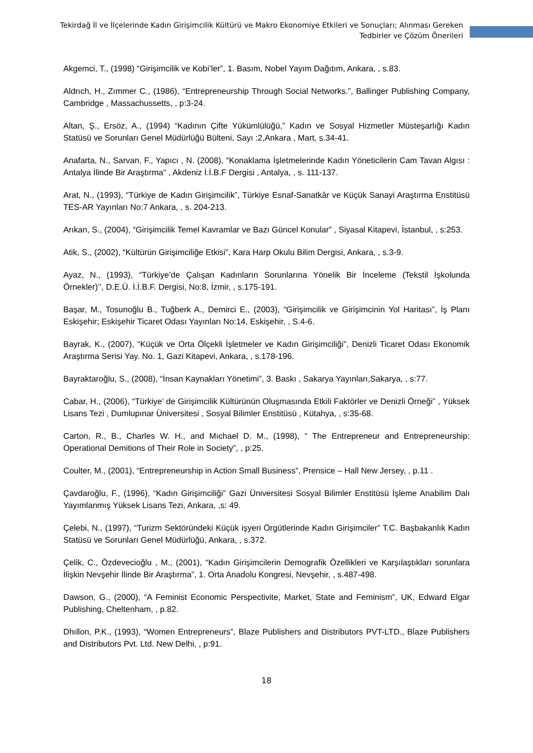Tekirdağ İl ve İlçelerinde Kadın Girişimcilik Kültürü ve Makro Ekonomiye Etkileri ve Sonuçları; Alınması Gereken
Tedbirler ve Çözüm Önerileri
Akgemci, T., (1998) “Girişimcilik ve Kobi’ler”, 1. Basım, Nobel Yayım Dağıtım, Ankara, , s.83.
Aldrıch, H., Zımmer C., (1986), “Entrepreneurship Through Social Networks.”, Ballinger Publishing Company, Cambridge , Massachussetts, , p:3-24.
Altan, Ş., Ersöz, A., (1994) “Kadının Çifte Yükümlülüğü,” Kadın ve Sosyal Hizmetler Müsteşarlığı Kadın Statüsü ve Sorunları Genel Müdürlüğü Bülteni, Sayı :2,Ankara , Mart, s.34-41.
Anafarta, N., Sarvan, F., Yapıcı , N. (2008), “Konaklama İşletmelerinde Kadın Yöneticilerin Cam Tavan Algısı : Antalya İlinde Bir Araştırma” , Akdeniz İ.İ.B.F Dergisi , Antalya, , s. 111-137.
Arat, N., (1993), “Türkiye de Kadın Girişimcilik”, Türkiye Esnaf-Sanatkâr ve Küçük Sanayi Araştırma Enstitüsü TES-AR Yayınları No:7 Ankara, , s. 204-213.
Arıkan, S., (2004), “Girişimcilik Temel Kavramlar ve Bazı Güncel Konular” , Siyasal Kitapevi, İstanbul, , s:253.
Atik, S., (2002), “Kültürün Girişimciliğe Etkisi”, Kara Harp Okulu Bilim Dergisi, Ankara, , s.3-9.
Ayaz, N., (1993), “Türkiye’de Çalışan Kadınların Sorunlarına Yönelik Bir İnceleme (Tekstil İşkolunda Örnekler)’’, D.E.Ü. İ.İ.B.F. Dergisi, No:8, İzmir, , s.175-191.
Başar, M., Tosunoğlu B., Tuğberk A., Demirci E., (2003), “Girişimcilik ve Girişimcinin Yol Haritası”, İş Planı Eskişehir; Eskişehir Ticaret Odası Yayınları No:14, Eskişehir, , S.4-6.
Bayrak, K., (2007), “Küçük ve Orta Ölçekli İşletmeler ve Kadın Girişimciliği”, Denizli Ticaret Odası Ekonomik Araştırma Serisi Yay. No. 1, Gazi Kitapevi, Ankara, , s.178-196.
Bayraktaroğlu, S., (2008), “İnsan Kaynakları Yönetimi”, 3. Baskı , Sakarya Yayınları,Sakarya, , s:77.
Cabar, H., (2006), “Türkiye’ de Girişimcilik Kültürünün Oluşmasında Etkili Faktörler ve Denizli Örneği” , Yüksek Lisans Tezi , Dumlupınar Üniversitesi , Sosyal Bilimler Enstitüsü , Kütahya, , s:35-68.
Carton, R., B., Charles W. H., and Mıchael D. M., (1998), “ The Entrepreneur and Entrepreneurship: Operational Demitions of Their Role in Society”, , p:25.
Coulter, M., (2001), “Entrepreneurship in Action Small Business”, Prensice – Hall New Jersey, , p.11 .
Çavdaroğlu, F., (1996), “Kadın Girişimciliği” Gazi Üniversitesi Sosyal Bilimler Enstitüsü İşleme Anabilim Dalı Yayımlanmış Yüksek Lisans Tezi, Ankara, ,s: 49.
Çelebi, N., (1997), “Turizm Sektöründeki Küçük işyeri Örgütlerinde Kadın Girişimciler” T.C. Başbakanlık Kadın Statüsü ve Sorunları Genel Müdürlüğü, Ankara, , s.372.
Çelik, C., Özdevecioğlu , M., (2001), “Kadın Girişimcilerin Demografik Özellikleri ve Karşılaştıkları sorunlara İlişkin Nevşehir İlinde Bir Araştırma”, 1. Orta Anadolu Kongresi, Nevşehir, , s.487-498.
Dawson, G., (2000), “A Feminist Economic Perspectivite, Market, State and Feminism”, UK, Edward Elgar Publishing, Cheltenham, , p.82.
Dhıllon, P.K., (1993), “Women Entrepreneurs”, Blaze Publishers and Distributors PVT-LTD., Blaze Publishers and Distributors Pvt. Ltd. New Delhi, , p:91.
18